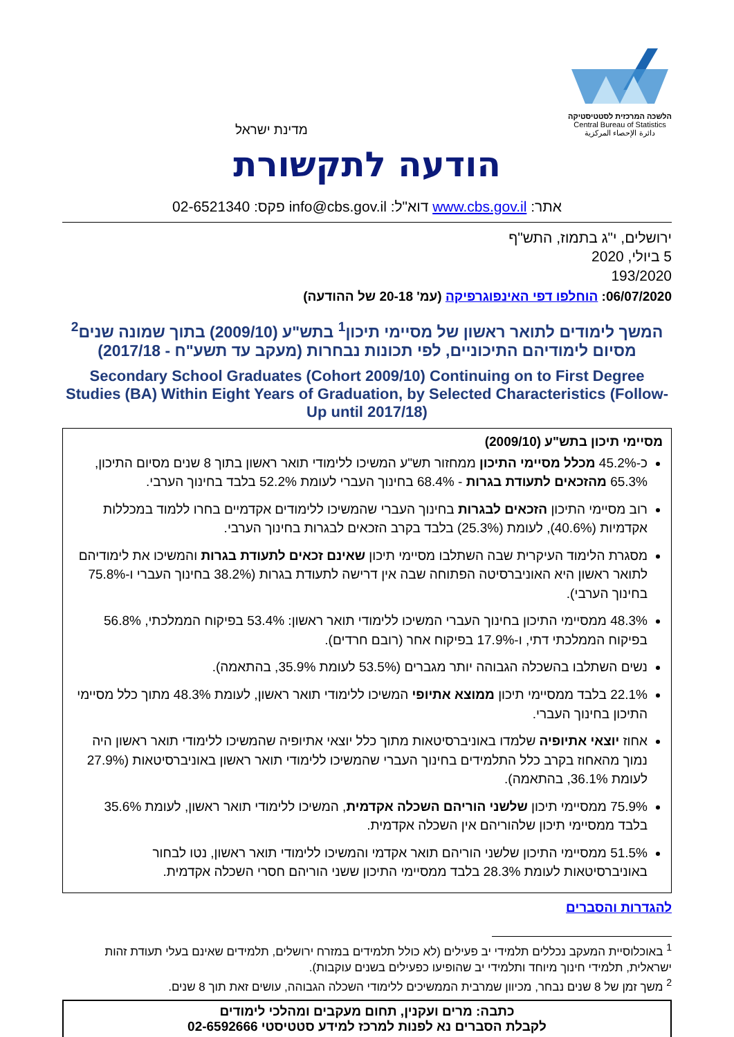הלשכה המרכזית לסטטיסטיקה
Central Bureau of Statistics
دائرة الإحصاء المركزية
מדינת ישראל
הודעה לתקשורת
אתר: www.cbs.gov.il דוא"ל: info@cbs.gov.il פקס: 02-6521340
ירושלים, י"ג בתמוז, התש"ף
5 ביולי, 2020
193/2020
06/07/2020: הוחלפו דפי האינפוגרפיקה (עמ' 20-18 של ההודעה)
המשך לימודים לתואר ראשון של מסיימי תיכון<sup>1</sup> בתש"ע (2009/10) בתוך שמונה שנים<sup>2</sup>
מסיום לימודיהם התיכוניים, לפי תכונות נבחרות (מעקב עד תשע"ח - 2017/18)
Secondary School Graduates (Cohort 2009/10) Continuing on to First Degree Studies (BA) Within Eight Years of Graduation, by Selected Characteristics (Follow-Up until 2017/18)
מסיימי תיכון בתש"ע (2009/10)
כ-45.2% מכלל מסיימי התיכון ממחזור תש"ע המשיכו ללימודי תואר ראשון בתוך 8 שנים מסיום התיכון, 65.3% מהזכאים לתעודת בגרות - 68.4% בחינוך העברי לעומת 52.2% בלבד בחינוך הערבי.
רוב מסיימי התיכון הזכאים לבגרות בחינוך העברי שהמשיכו ללימודים אקדמיים בחרו ללמוד במכללות אקדמיות (40.6%), לעומת (25.3%) בלבד בקרב הזכאים לבגרות בחינוך הערבי.
מסגרת הלימוד העיקרית שבה השתלבו מסיימי תיכון שאינם זכאים לתעודת בגרות והמשיכו את לימודיהם לתואר ראשון היא האוניברסיטה הפתוחה שבה אין דרישה לתעודת בגרות (38.2% בחינוך העברי ו-75.8% בחינוך הערבי).
48.3% ממסיימי התיכון בחינוך העברי המשיכו ללימודי תואר ראשון: 53.4% בפיקוח הממלכתי, 56.8% בפיקוח הממלכתי דתי, ו-17.9% בפיקוח אחר (רובם חרדים).
נשים השתלבו בהשכלה הגבוהה יותר מגברים (53.5% לעומת 35.9%, בהתאמה).
22.1% בלבד ממסיימי תיכון ממוצא אתיופי המשיכו ללימודי תואר ראשון, לעומת 48.3% מתוך כלל מסיימי התיכון בחינוך העברי.
אחוז יוצאי אתיופיה שלמדו באוניברסיטאות מתוך כלל יוצאי אתיופיה שהמשיכו ללימודי תואר ראשון היה נמוך מהאחוז בקרב כלל התלמידים בחינוך העברי שהמשיכו ללימודי תואר ראשון באוניברסיטאות (27.9% לעומת 36.1%, בהתאמה).
75.9% ממסיימי תיכון שלשני הוריהם השכלה אקדמית, המשיכו ללימודי תואר ראשון, לעומת 35.6% בלבד ממסיימי תיכון שלהוריהם אין השכלה אקדמית.
51.5% ממסיימי התיכון שלשני הוריהם תואר אקדמי והמשיכו ללימודי תואר ראשון, נטו לבחור באוניברסיטאות לעומת 28.3% בלבד ממסיימי התיכון ששני הוריהם חסרי השכלה אקדמית.
להגדרות והסברים
<sup>1</sup> באוכלוסיית המעקב נכללים תלמידי יב פעילים (לא כולל תלמידים במזרח ירושלים, תלמידים שאינם בעלי תעודת זהות ישראלית, תלמידי חינוך מיוחד ותלמידי יב שהופיעו כפעילים בשנים עוקבות).
<sup>2</sup> משך זמן של 8 שנים נבחר, מכיוון שמרבית הממשיכים ללימודי השכלה הגבוהה, עושים זאת תוך 8 שנים.
כתבה: מרים ועקנין, תחום מעקבים ומהלכי לימודים
לקבלת הסברים נא לפנות למרכז למידע סטטיסטי 02-6592666